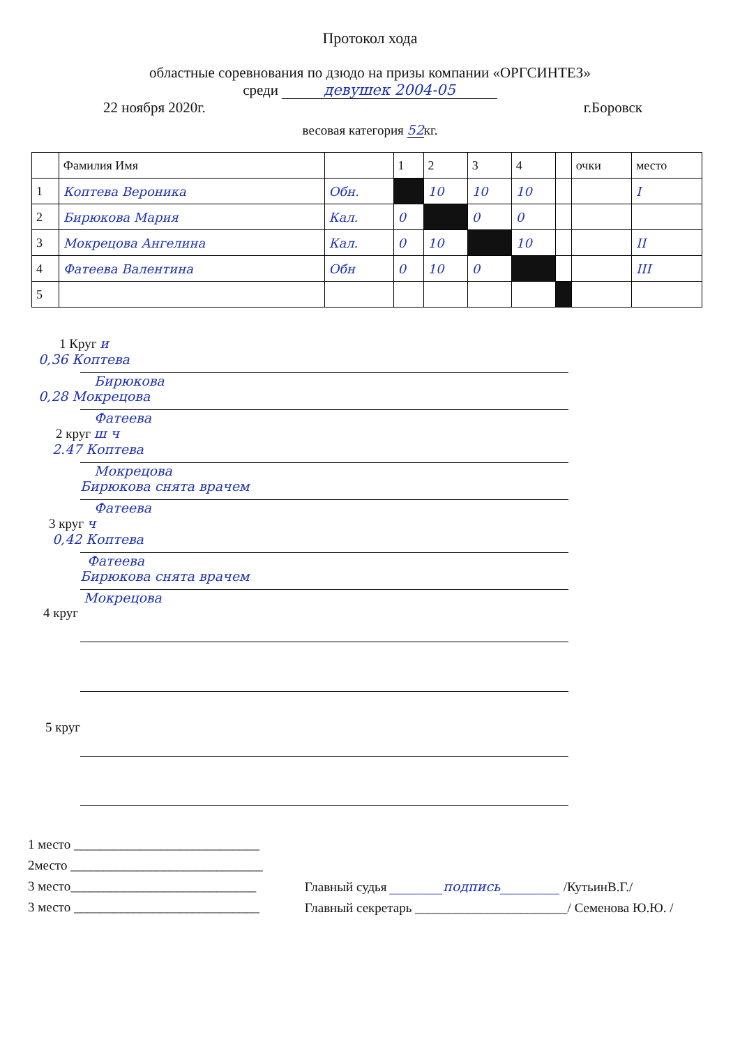Протокол хода
областные соревнования по дзюдо на призы компании «ОРГСИНТЕЗ»
среди девушек 2004-05
22 ноября 2020г. г.Боровск
весовая категория 52кг.
| | Фамилия Имя | | 1 | 2 | 3 | 4 | | очки | место |
| --- | --- | --- | --- | --- | --- | --- | --- | --- | --- |
| 1 | Коптева Вероника | Обн. | | 10 | 10 | 10 | | | I |
| 2 | Бирюкова Мария | Кал. | 0 | | 0 | 0 | | | |
| 3 | Мокрецова Ангелина | Кал. | 0 | 10 | | 10 | | | II |
| 4 | Фатеева Валентина | Обн | 0 | 10 | 0 | | | | III |
| 5 | | | | | | | | | |
1 Круг и
0,36 Коптева
Бирюкова
0,28 Мокрецова
Фатеева
2 круг ш ч
2.47 Коптева
Мокрецова
Бирюкова снята врачем
Фатеева
3 круг ч
0,42 Коптева
Фатеева
Бирюкова снята врачем
Мокрецова
4 круг
5 круг
1 место ____________________________
2место _____________________________
3 место____________________________
3 место ____________________________
Главный судья ________подпись_________ /КутьинВ.Г./
Главный секретарь _______________________/ Семенова Ю.Ю. /